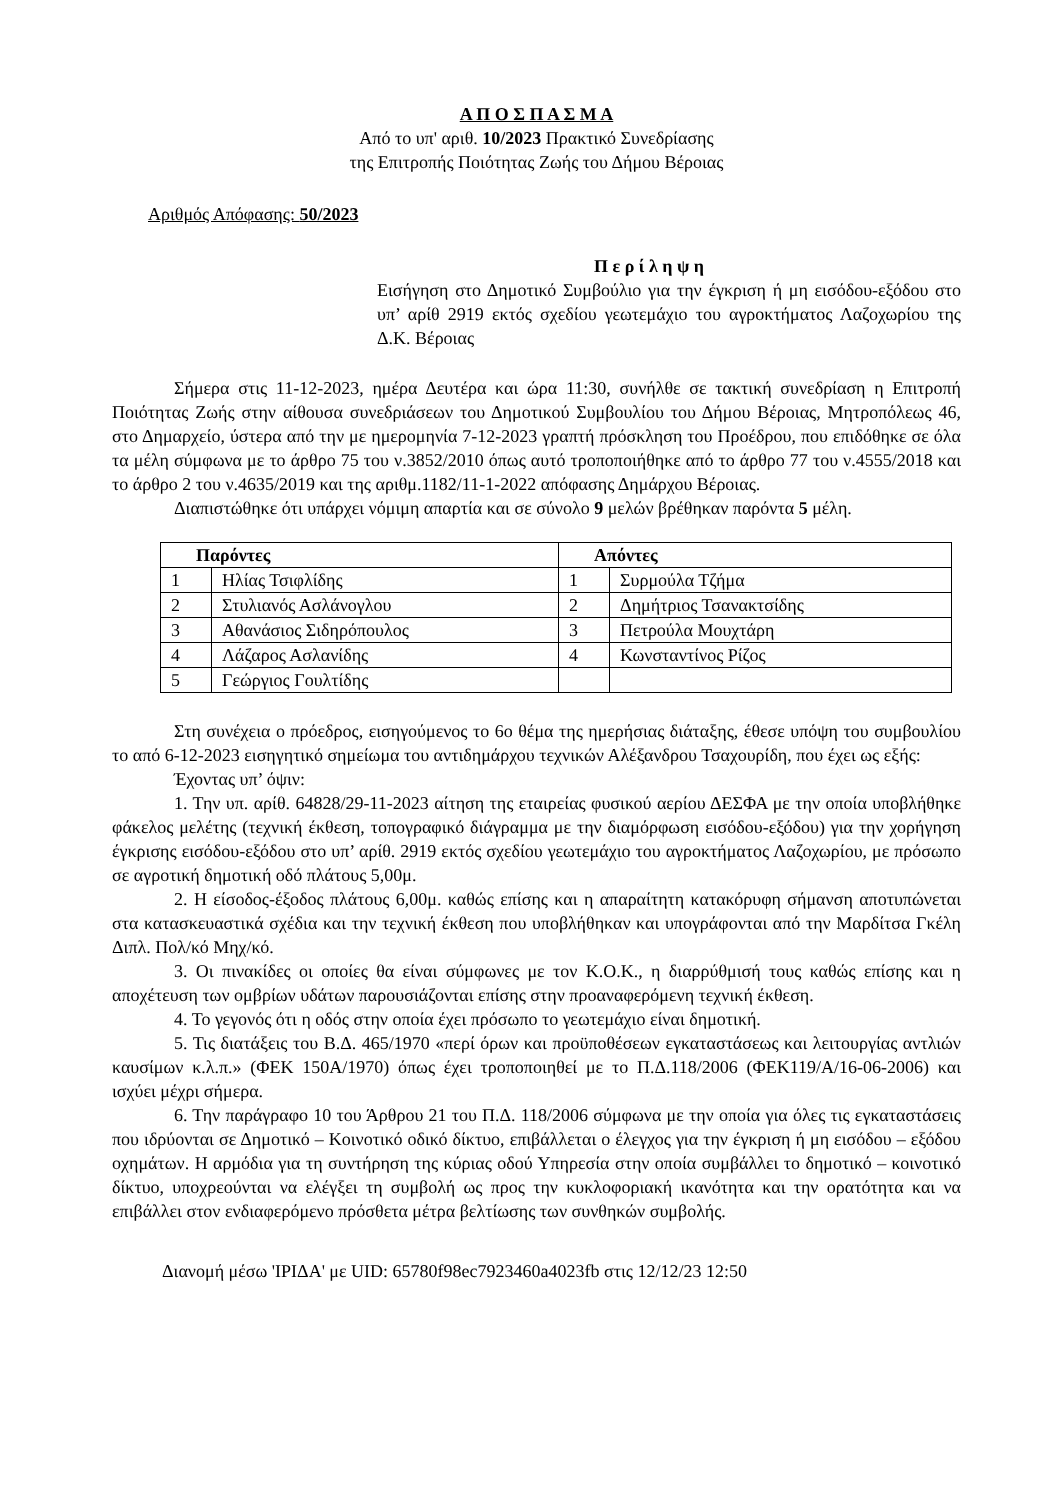Α Π Ο Σ Π Α Σ Μ Α
Από το υπ' αριθ. 10/2023 Πρακτικό Συνεδρίασης
της Επιτροπής Ποιότητας Ζωής του Δήμου Βέροιας
Αριθμός Απόφασης: 50/2023
Π ε ρ ί λ η ψ η
Εισήγηση στο Δημοτικό Συμβούλιο για την έγκριση ή μη εισόδου-εξόδου στο υπ’ αρίθ 2919 εκτός σχεδίου γεωτεμάχιο του αγροκτήματος Λαζοχωρίου της Δ.Κ. Βέροιας
Σήμερα στις 11-12-2023, ημέρα Δευτέρα και ώρα 11:30, συνήλθε σε τακτική συνεδρίαση η Επιτροπή Ποιότητας Ζωής στην αίθουσα συνεδριάσεων του Δημοτικού Συμβουλίου του Δήμου Βέροιας, Μητροπόλεως 46, στο Δημαρχείο, ύστερα από την με ημερομηνία 7-12-2023 γραπτή πρόσκληση του Προέδρου, που επιδόθηκε σε όλα τα μέλη σύμφωνα με το άρθρο 75 του ν.3852/2010 όπως αυτό τροποποιήθηκε από το άρθρο 77 του ν.4555/2018 και το άρθρο 2 του ν.4635/2019 και της αριθμ.1182/11-1-2022 απόφασης Δημάρχου Βέροιας.
Διαπιστώθηκε ότι υπάρχει νόμιμη απαρτία και σε σύνολο 9 μελών βρέθηκαν παρόντα 5 μέλη.
| Παρόντες | | Απόντες | |
| --- | --- | --- | --- |
| 1 | Ηλίας Τσιφλίδης | 1 | Συρμούλα Τζήμα |
| 2 | Στυλιανός Ασλάνογλου | 2 | Δημήτριος Τσανακτσίδης |
| 3 | Αθανάσιος Σιδηρόπουλος | 3 | Πετρούλα Μουχτάρη |
| 4 | Λάζαρος Ασλανίδης | 4 | Κωνσταντίνος Ρίζος |
| 5 | Γεώργιος Γουλτίδης | | |
Στη συνέχεια ο πρόεδρος, εισηγούμενος το 6ο θέμα της ημερήσιας διάταξης, έθεσε υπόψη του συμβουλίου το από 6-12-2023 εισηγητικό σημείωμα του αντιδημάρχου τεχνικών Αλέξανδρου Τσαχουρίδη, που έχει ως εξής:
Έχοντας υπ’ όψιν:
1. Την υπ. αρίθ. 64828/29-11-2023 αίτηση της εταιρείας φυσικού αερίου ΔΕΣΦΑ με την οποία υποβλήθηκε φάκελος μελέτης (τεχνική έκθεση, τοπογραφικό διάγραμμα με την διαμόρφωση εισόδου-εξόδου) για την χορήγηση έγκρισης εισόδου-εξόδου στο υπ’ αρίθ. 2919 εκτός σχεδίου γεωτεμάχιο του αγροκτήματος Λαζοχωρίου, με πρόσωπο σε αγροτική δημοτική οδό πλάτους 5,00μ.
2. Η είσοδος-έξοδος πλάτους 6,00μ. καθώς επίσης και η απαραίτητη κατακόρυφη σήμανση αποτυπώνεται στα κατασκευαστικά σχέδια και την τεχνική έκθεση που υποβλήθηκαν και υπογράφονται από την Μαρδίτσα Γκέλη Διπλ. Πολ/κό Μηχ/κό.
3. Οι πινακίδες οι οποίες θα είναι σύμφωνες με τον Κ.Ο.Κ., η διαρρύθμισή τους καθώς επίσης και η αποχέτευση των ομβρίων υδάτων παρουσιάζονται επίσης στην προαναφερόμενη τεχνική έκθεση.
4. Το γεγονός ότι η οδός στην οποία έχει πρόσωπο το γεωτεμάχιο είναι δημοτική.
5. Τις διατάξεις του Β.Δ. 465/1970 «περί όρων και προϋποθέσεων εγκαταστάσεως και λειτουργίας αντλιών καυσίμων κ.λ.π.» (ΦΕΚ 150Α/1970) όπως έχει τροποποιηθεί με το Π.Δ.118/2006 (ΦΕΚ119/Α/16-06-2006) και ισχύει μέχρι σήμερα.
6. Την παράγραφο 10 του Άρθρου 21 του Π.Δ. 118/2006 σύμφωνα με την οποία για όλες τις εγκαταστάσεις που ιδρύονται σε Δημοτικό – Κοινοτικό οδικό δίκτυο, επιβάλλεται ο έλεγχος για την έγκριση ή μη εισόδου – εξόδου οχημάτων. Η αρμόδια για τη συντήρηση της κύριας οδού Υπηρεσία στην οποία συμβάλλει το δημοτικό – κοινοτικό δίκτυο, υποχρεούνται να ελέγξει τη συμβολή ως προς την κυκλοφοριακή ικανότητα και την ορατότητα και να επιβάλλει στον ενδιαφερόμενο πρόσθετα μέτρα βελτίωσης των συνθηκών συμβολής.
Διανομή μέσω 'ΙΡΙΔΑ' με UID: 65780f98ec7923460a4023fb στις 12/12/23 12:50